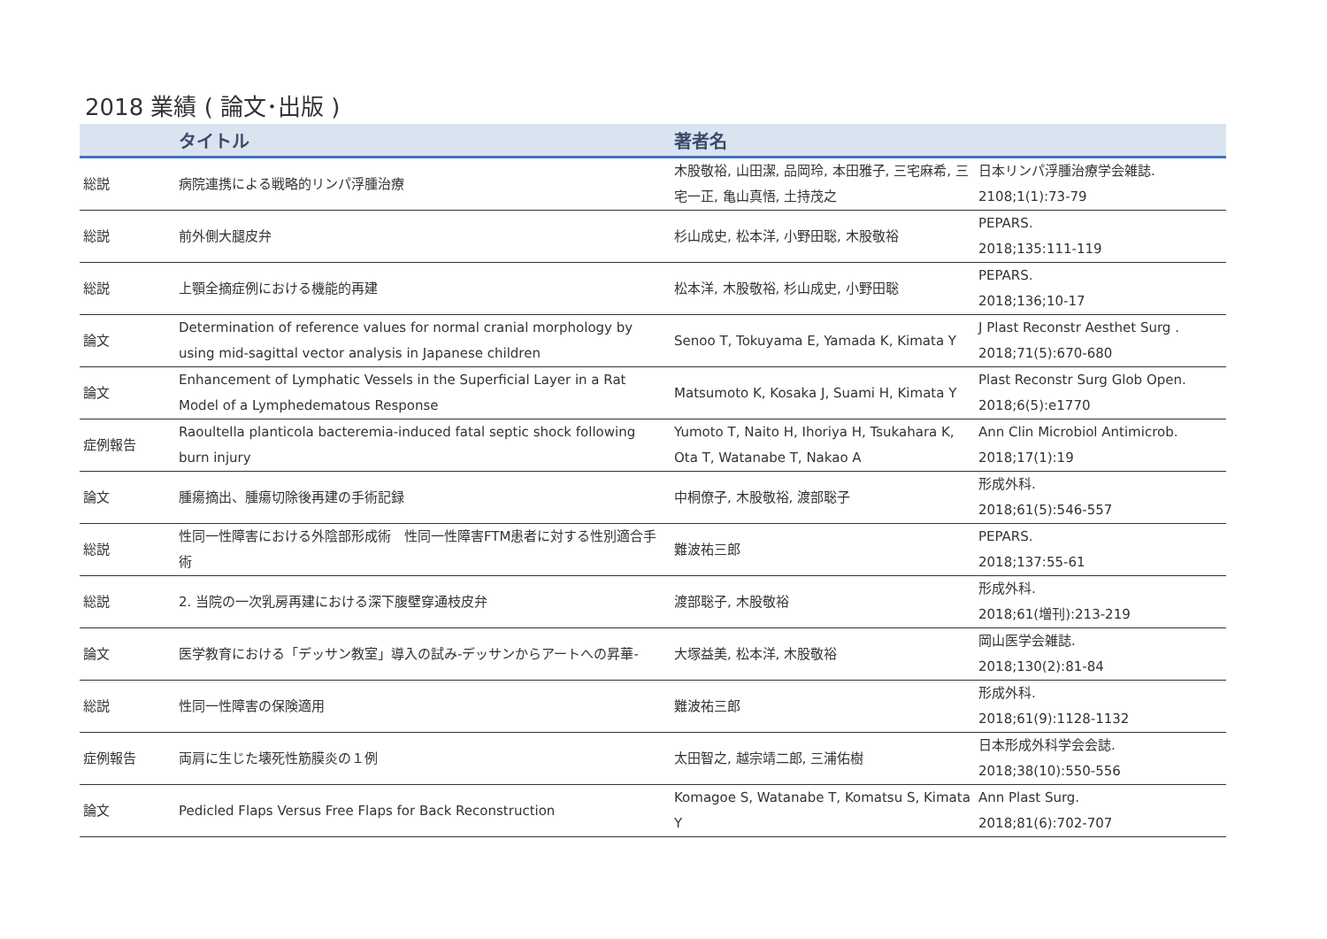2018 業績 ( 論文･出版 )
| | タイトル | 著者名 | |
| --- | --- | --- | --- |
| 総説 | 病院連携による戦略的リンパ浮腫治療 | 木股敬裕, 山田潔, 品岡玲, 本田雅子, 三宅麻希, 三宅一正, 亀山真悟, 土持茂之 | 日本リンパ浮腫治療学会雑誌. 2108;1(1):73-79 |
| 総説 | 前外側大腿皮弁 | 杉山成史, 松本洋, 小野田聡, 木股敬裕 | PEPARS. 2018;135:111-119 |
| 総説 | 上顎全摘症例における機能的再建 | 松本洋, 木股敬裕, 杉山成史, 小野田聡 | PEPARS. 2018;136;10-17 |
| 論文 | Determination of reference values for normal cranial morphology by using mid-sagittal vector analysis in Japanese children | Senoo T, Tokuyama E, Yamada K, Kimata Y | J Plast Reconstr Aesthet Surg . 2018;71(5):670-680 |
| 論文 | Enhancement of Lymphatic Vessels in the Superficial Layer in a Rat Model of a Lymphedematous Response | Matsumoto K, Kosaka J, Suami H, Kimata Y | Plast Reconstr Surg Glob Open. 2018;6(5):e1770 |
| 症例報告 | Raoultella planticola bacteremia-induced fatal septic shock following burn injury | Yumoto T, Naito H, Ihoriya H, Tsukahara K, Ota T, Watanabe T, Nakao A | Ann Clin Microbiol Antimicrob. 2018;17(1):19 |
| 論文 | 腫瘍摘出、腫瘍切除後再建の手術記録 | 中桐僚子, 木股敬裕, 渡部聡子 | 形成外科. 2018;61(5):546-557 |
| 総説 | 性同一性障害における外陰部形成術 性同一性障害FTM患者に対する性別適合手術 | 難波祐三郎 | PEPARS. 2018;137:55-61 |
| 総説 | 2. 当院の一次乳房再建における深下腹壁穿通枝皮弁 | 渡部聡子, 木股敬裕 | 形成外科. 2018;61(増刊):213-219 |
| 論文 | 医学教育における「デッサン教室」導入の試み-デッサンからアートへの昇華- | 大塚益美, 松本洋, 木股敬裕 | 岡山医学会雑誌. 2018;130(2):81-84 |
| 総説 | 性同一性障害の保険適用 | 難波祐三郎 | 形成外科. 2018;61(9):1128-1132 |
| 症例報告 | 両肩に生じた壊死性筋膜炎の１例 | 太田智之, 越宗靖二郎, 三浦佑樹 | 日本形成外科学会会誌. 2018;38(10):550-556 |
| 論文 | Pedicled Flaps Versus Free Flaps for Back Reconstruction | Komagoe S, Watanabe T, Komatsu S, Kimata Y | Ann Plast Surg. 2018;81(6):702-707 |